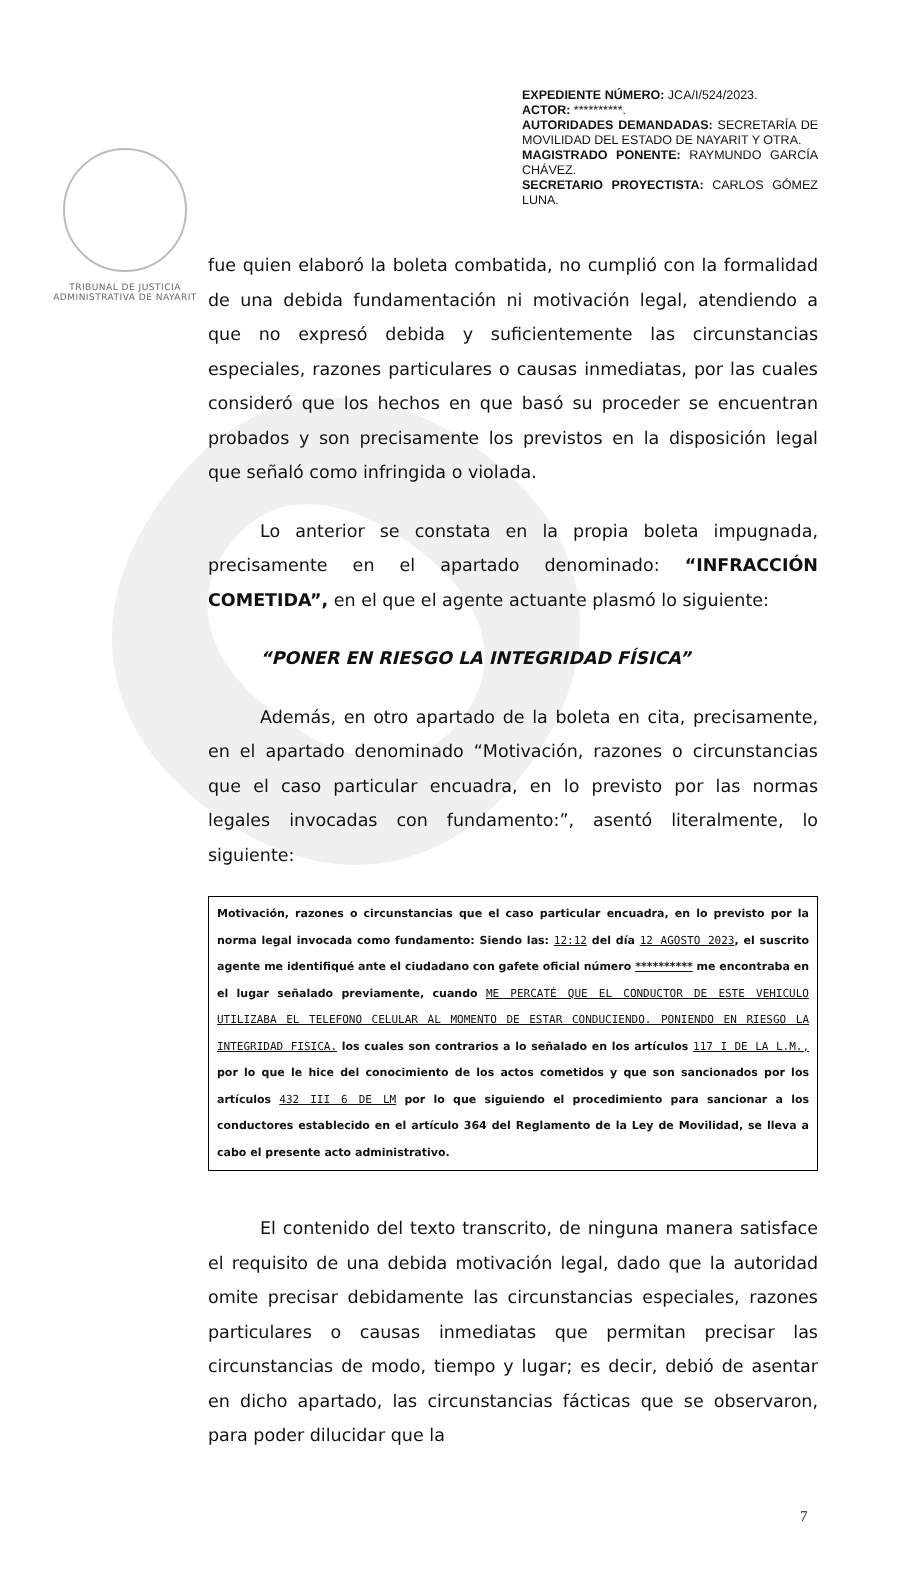O
TRIBUNAL DE JUSTICIA
ADMINISTRATIVA DE NAYARIT
EXPEDIENTE NÚMERO: JCA/I/524/2023.
ACTOR: **********.
AUTORIDADES DEMANDADAS: SECRETARÍA DE MOVILIDAD DEL ESTADO DE NAYARIT Y OTRA.
MAGISTRADO PONENTE: RAYMUNDO GARCÍA CHÁVEZ.
SECRETARIO PROYECTISTA: CARLOS GÓMEZ LUNA.
fue quien elaboró la boleta combatida, no cumplió con la formalidad de una debida fundamentación ni motivación legal, atendiendo a que no expresó debida y suficientemente las circunstancias especiales, razones particulares o causas inmediatas, por las cuales consideró que los hechos en que basó su proceder se encuentran probados y son precisamente los previstos en la disposición legal que señaló como infringida o violada.
Lo anterior se constata en la propia boleta impugnada, precisamente en el apartado denominado: “INFRACCIÓN COMETIDA”, en el que el agente actuante plasmó lo siguiente:
“PONER EN RIESGO LA INTEGRIDAD FÍSICA”
Además, en otro apartado de la boleta en cita, precisamente, en el apartado denominado “Motivación, razones o circunstancias que el caso particular encuadra, en lo previsto por las normas legales invocadas con fundamento:”, asentó literalmente, lo siguiente:
Motivación, razones o circunstancias que el caso particular encuadra, en lo previsto por la norma legal invocada como fundamento: Siendo las: 12:12 del día 12 AGOSTO 2023, el suscrito agente me identifiqué ante el ciudadano con gafete oficial número ********** me encontraba en el lugar señalado previamente, cuando ME PERCATÉ QUE EL CONDUCTOR DE ESTE VEHICULO UTILIZABA EL TELEFONO CELULAR AL MOMENTO DE ESTAR CONDUCIENDO. PONIENDO EN RIESGO LA INTEGRIDAD FISICA. los cuales son contrarios a lo señalado en los artículos 117 I DE LA L.M., por lo que le hice del conocimiento de los actos cometidos y que son sancionados por los artículos 432 III 6 DE LM por lo que siguiendo el procedimiento para sancionar a los conductores establecido en el artículo 364 del Reglamento de la Ley de Movilidad, se lleva a cabo el presente acto administrativo.
El contenido del texto transcrito, de ninguna manera satisface el requisito de una debida motivación legal, dado que la autoridad omite precisar debidamente las circunstancias especiales, razones particulares o causas inmediatas que permitan precisar las circunstancias de modo, tiempo y lugar; es decir, debió de asentar en dicho apartado, las circunstancias fácticas que se observaron, para poder dilucidar que la
7